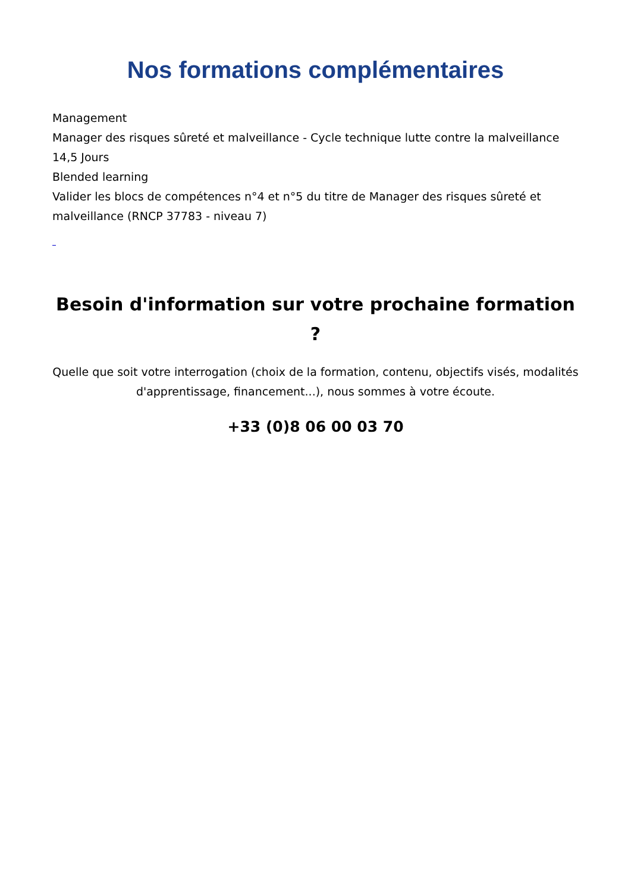Nos formations complémentaires
Management
Manager des risques sûreté et malveillance - Cycle technique lutte contre la malveillance
14,5 Jours
Blended learning
Valider les blocs de compétences n°4 et n°5 du titre de Manager des risques sûreté et malveillance (RNCP 37783 - niveau 7)
Besoin d'information sur votre prochaine formation ?
Quelle que soit votre interrogation (choix de la formation, contenu, objectifs visés, modalités d'apprentissage, financement...), nous sommes à votre écoute.
+33 (0)8 06 00 03 70